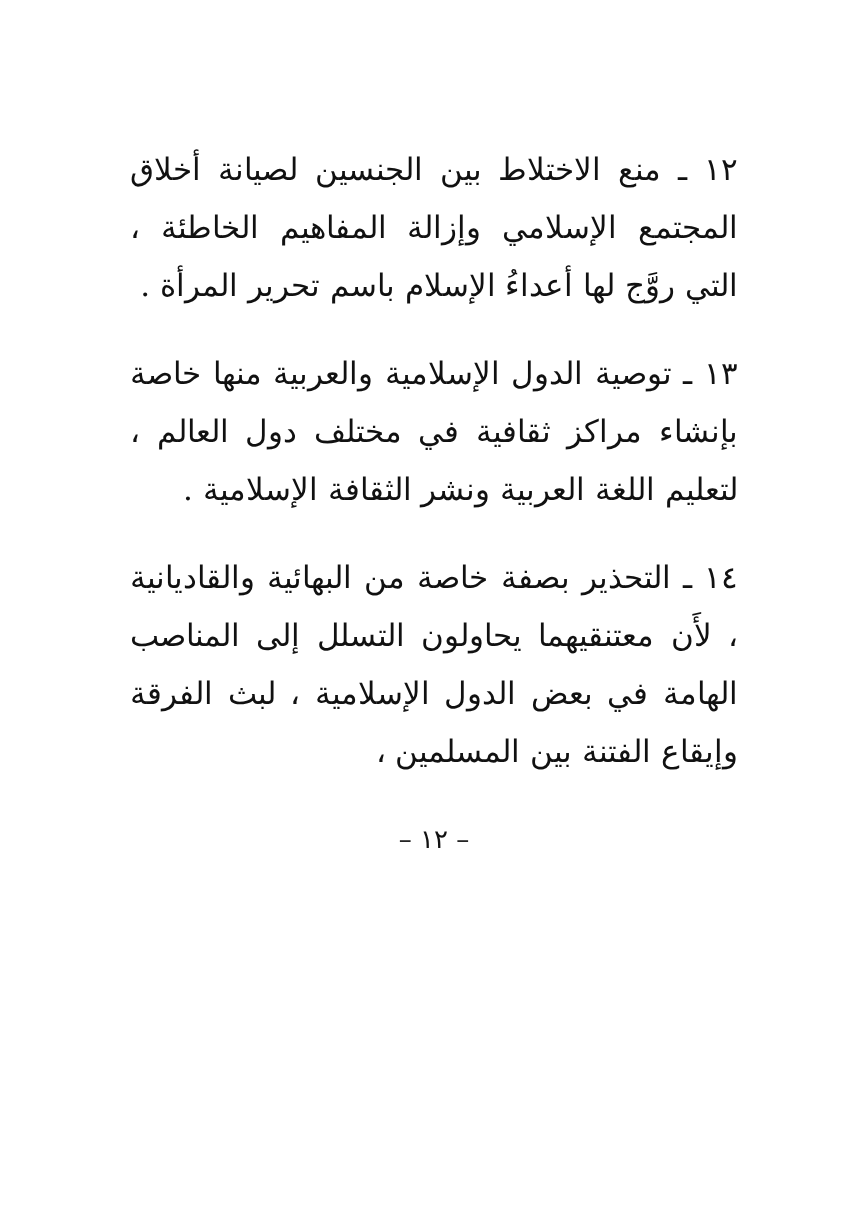١٢ ـ منع الاختلاط بين الجنسين لصيانة أخلاق المجتمع الإسلامي وإزالة المفاهيم الخاطئة ، التي روَّج لها أعداءُ الإسلام باسم تحرير المرأة .
١٣ ـ توصية الدول الإسلامية والعربية منها خاصة بإنشاء مراكز ثقافية في مختلف دول العالم ، لتعليم اللغة العربية ونشر الثقافة الإسلامية .
١٤ ـ التحذير بصفة خاصة من البهائية والقاديانية ، لأَن معتنقيهما يحاولون التسلل إلى المناصب الهامة في بعض الدول الإسلامية ، لبث الفرقة وإيقاع الفتنة بين المسلمين ،
– ١٢ –